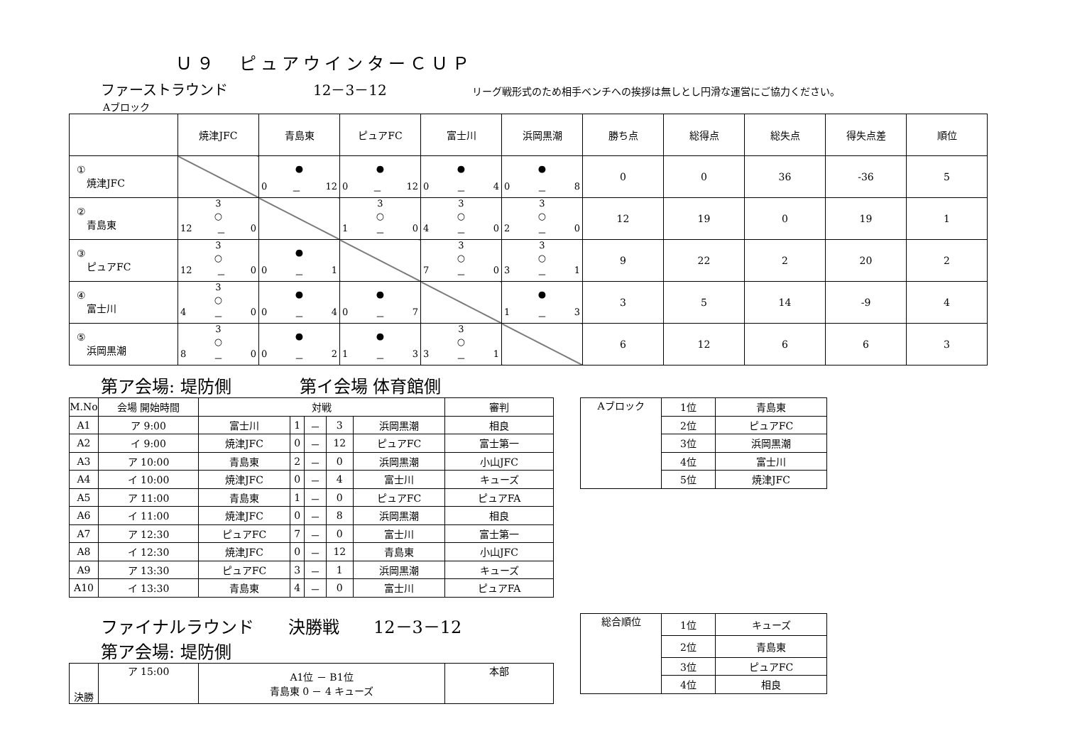Ｕ９　ピュアウインターＣＵＰ
ファーストラウンド 12－3－12 リーグ戦形式のため相手ベンチへの挨拶は無しとし円滑な運営にご協力ください。
Aブロック
| | 焼津JFC | 青島東 | ピュアFC | 富士川 | 浜岡黒潮 | 勝ち点 | 総得点 | 総失点 | 得失点差 | 順位 |
| ① 焼津JFC | | ● 0 － 12 | ● 0 － 12 | ● 0 － 4 | ● 0 － 8 | 0 | 0 | 36 | -36 | 5 |
| ② 青島東 | 3 ○ 12 － 0 | | 3 ○ 1 － 0 | 3 ○ 4 － 0 | 3 ○ 2 － 0 | 12 | 19 | 0 | 19 | 1 |
| ③ ピュアFC | 3 ○ 12 － 0 | ● 0 － 1 | | 3 ○ 7 － 0 | 3 ○ 3 － 1 | 9 | 22 | 2 | 20 | 2 |
| ④ 富士川 | 3 ○ 4 － 0 | ● 0 － 4 | ● 0 － 7 | | ● 1 － 3 | 3 | 5 | 14 | -9 | 4 |
| ⑤ 浜岡黒潮 | 3 ○ 8 － 0 | ● 0 － 2 | ● 1 － 3 | 3 ○ 3 － 1 | | 6 | 12 | 6 | 6 | 3 |
第ア会場: 堤防側　　　　第イ会場 体育館側
| M.No | 会場 開始時間 | 対戦 | | | | | 審判 |
| A1 | ア 9:00 | 富士川 | 1 | － | 3 | 浜岡黒潮 | 相良 |
| A2 | イ 9:00 | 焼津JFC | 0 | － | 12 | ピュアFC | 富士第一 |
| A3 | ア 10:00 | 青島東 | 2 | － | 0 | 浜岡黒潮 | 小山JFC |
| A4 | イ 10:00 | 焼津JFC | 0 | － | 4 | 富士川 | キューズ |
| A5 | ア 11:00 | 青島東 | 1 | － | 0 | ピュアFC | ピュアFA |
| A6 | イ 11:00 | 焼津JFC | 0 | － | 8 | 浜岡黒潮 | 相良 |
| A7 | ア 12:30 | ピュアFC | 7 | － | 0 | 富士川 | 富士第一 |
| A8 | イ 12:30 | 焼津JFC | 0 | － | 12 | 青島東 | 小山JFC |
| A9 | ア 13:30 | ピュアFC | 3 | － | 1 | 浜岡黒潮 | キューズ |
| A10 | イ 13:30 | 青島東 | 4 | － | 0 | 富士川 | ピュアFA |
| Aブロック | 1位 | 青島東 |
| | 2位 | ピュアFC |
| | 3位 | 浜岡黒潮 |
| | 4位 | 富士川 |
| | 5位 | 焼津JFC |
ファイナルラウンド　　決勝戦　　12－3－12
第ア会場: 堤防側
| 決勝 | ア 15:00 | A1位 － B1位 青島東 0 － 4 キューズ | 本部 |
| 総合順位 | 1位 | キューズ |
| | 2位 | 青島東 |
| | 3位 | ピュアFC |
| | 4位 | 相良 |